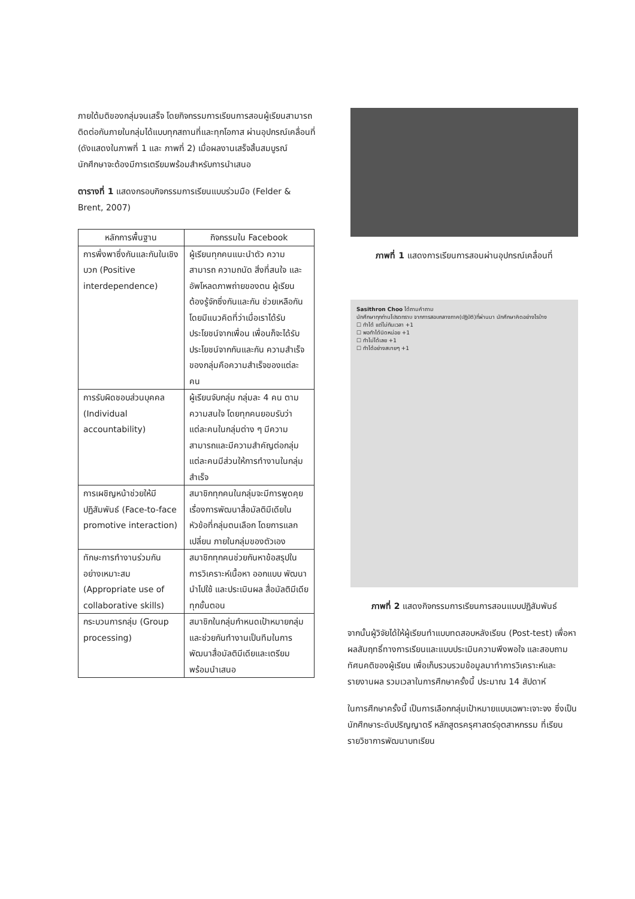ภายใต้มติของกลุ่มจนเสร็จ โดยกิจกรรมการเรียนการสอนผู้เรียนสามารถติดต่อกันภายในกลุ่มได้แบบทุกสถานที่และทุกโอกาส ผ่านอุปกรณ์เคลื่อนที่ (ดังแสดงในภาพที่ 1 และ ภาพที่ 2) เมื่อผลงานเสร็จสิ้นสมบูรณ์ นักศึกษาจะต้องมีการเตรียมพร้อมสำหรับการนำเสนอ
ตารางที่ 1 แสดงกรอบกิจกรรมการเรียนแบบร่วมมือ (Felder & Brent, 2007)
| หลักการพื้นฐาน | กิจกรรมใน Facebook |
| --- | --- |
| การพึ่งพาซึ่งกันและกันในเชิงบวก (Positive interdependence) | ผู้เรียนทุกคนแนะนำตัว ความสามารถ ความถนัด สิ่งที่สนใจ และอัพโหลดภาพถ่ายของตน ผู้เรียนต้องรู้จักซึ่งกันและกัน ช่วยเหลือกัน โดยมีแนวคิดที่ว่าเมื่อเราได้รับประโยชน์จากเพื่อน เพื่อนก็จะได้รับประโยชน์จากกันและกัน ความสำเร็จของกลุ่มคือความสำเร็จของแต่ละคน |
| การรับผิดชอบส่วนบุคคล (Individual accountability) | ผู้เรียนจับกลุ่ม กลุ่มละ 4 คน ตามความสนใจ โดยทุกคนยอมรับว่าแต่ละคนในกลุ่มต่าง ๆ มีความสามารถและมีความสำคัญต่อกลุ่ม แต่ละคนมีส่วนให้การทำงานในกลุ่มสำเร็จ |
| การเผชิญหน้าช่วยให้มีปฏิสัมพันธ์ (Face-to-face promotive interaction) | สมาชิกทุกคนในกลุ่มจะมีการพูดคุยเรื่องการพัฒนาสื่อมัลติมีเดียในหัวข้อที่กลุ่มตนเลือก โดยการแลกเปลี่ยน ภายในกลุ่มของตัวเอง |
| ทักษะการทำงานร่วมกันอย่างเหมาะสม (Appropriate use of collaborative skills) | สมาชิกทุกคนช่วยกันหาข้อสรุปในการวิเคราะห์เนื้อหา ออกแบบ พัฒนา นำไปใช้ และประเมินผล สื่อมัลติมีเดียทุกขั้นตอน |
| กระบวนการกลุ่ม (Group processing) | สมาชิกในกลุ่มกำหนดเป้าหมายกลุ่ม และช่วยกันทำงานเป็นทีมในการพัฒนาสื่อมัลติมีเดียและเตรียมพร้อมนำเสนอ |
ภาพที่ 1 แสดงการเรียนการสอนผ่านอุปกรณ์เคลื่อนที่
Sasithron Choo ได้ถามคำถาม
นักศึกษาทุกท่านโปรดทราบ จากการสอบกลางภาค(ปฏิบัติ)ที่ผ่านมา นักศึกษาคิดอย่างไรบ้าง
☐ ทำได้ แต่ไม่ทันเวลา +1
☐ พอทำได้นิดหน่อย +1
☐ ทำไม่ได้เลย +1
☐ ทำได้อย่างสบายๆ +1
ภาพที่ 2 แสดงกิจกรรมการเรียนการสอนแบบปฏิสัมพันธ์
จากนั้นผู้วิจัยได้ให้ผู้เรียนทำแบบทดสอบหลังเรียน (Post-test) เพื่อหาผลสัมฤทธิ์ทางการเรียนและแบบประเมินความพึงพอใจ และสอบถามทัศนคติของผู้เรียน เพื่อเก็บรวบรวมข้อมูลมาทำการวิเคราะห์และรายงานผล รวมเวลาในการศึกษาครั้งนี้ ประมาณ 14 สัปดาห์
ในการศึกษาครั้งนี้ เป็นการเลือกกลุ่มเป้าหมายแบบเฉพาะเจาะจง ซึ่งเป็นนักศึกษาระดับปริญญาตรี หลักสูตรครุศาสตร์อุตสาหกรรม ที่เรียนรายวิชาการพัฒนาบทเรียน